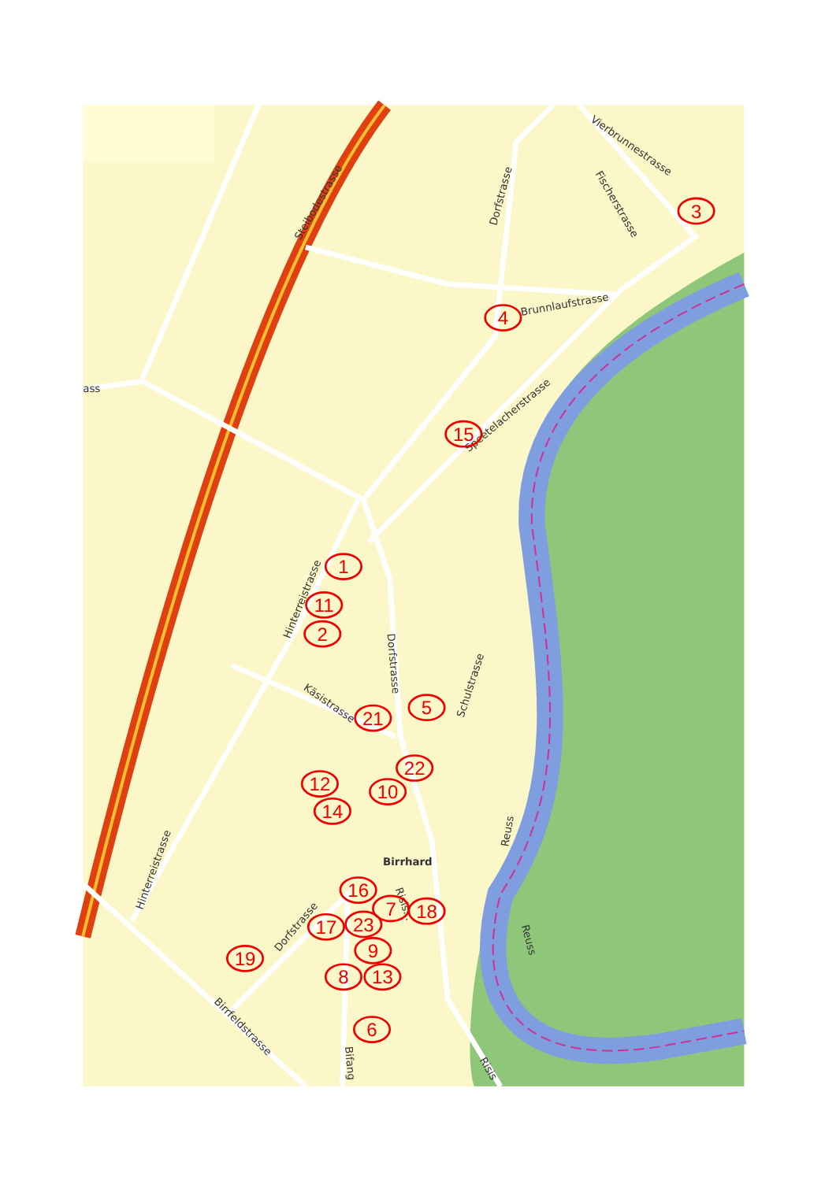Steibodestrasse
Dorfstrasse
Vierbrunnestrasse
Fischerstrasse
Brunnlaufstrasse
ass
Speetelacherstrasse
Hinterreistrasse
Dorfstrasse
Schulstrasse
Käsistrasse
Hinterreistrasse
Birrhard
Risis...
Reuss
Reuss
Dorfstrasse
Birrfeldstrasse
Bifang
Risis
3
4
15
1
11
2
5
21
22
12
10
14
16
7
18
17
23
9
19
8
13
6